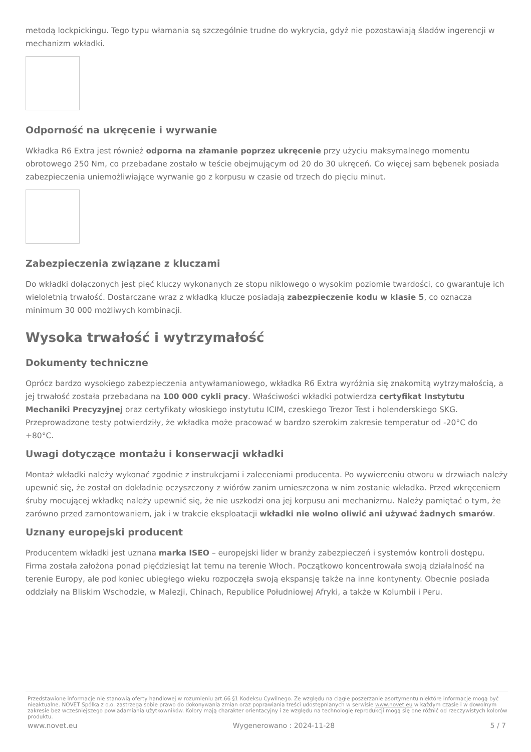metodą lockpickingu. Tego typu włamania są szczególnie trudne do wykrycia, gdyż nie pozostawiają śladów ingerencji w mechanizm wkładki.
Odporność na ukręcenie i wyrwanie
Wkładka R6 Extra jest również odporna na złamanie poprzez ukręcenie przy użyciu maksymalnego momentu obrotowego 250 Nm, co przebadane zostało w teście obejmującym od 20 do 30 ukręceń. Co więcej sam bębenek posiada zabezpieczenia uniemożliwiające wyrwanie go z korpusu w czasie od trzech do pięciu minut.
Zabezpieczenia związane z kluczami
Do wkładki dołączonych jest pięć kluczy wykonanych ze stopu niklowego o wysokim poziomie twardości, co gwarantuje ich wieloletnią trwałość. Dostarczane wraz z wkładką klucze posiadają zabezpieczenie kodu w klasie 5, co oznacza minimum 30 000 możliwych kombinacji.
Wysoka trwałość i wytrzymałość
Dokumenty techniczne
Oprócz bardzo wysokiego zabezpieczenia antywłamaniowego, wkładka R6 Extra wyróżnia się znakomitą wytrzymałością, a jej trwałość została przebadana na 100 000 cykli pracy. Właściwości wkładki potwierdza certyfikat Instytutu Mechaniki Precyzyjnej oraz certyfikaty włoskiego instytutu ICIM, czeskiego Trezor Test i holenderskiego SKG. Przeprowadzone testy potwierdziły, że wkładka może pracować w bardzo szerokim zakresie temperatur od -20°C do +80°C.
Uwagi dotyczące montażu i konserwacji wkładki
Montaż wkładki należy wykonać zgodnie z instrukcjami i zaleceniami producenta. Po wywierceniu otworu w drzwiach należy upewnić się, że został on dokładnie oczyszczony z wiórów zanim umieszczona w nim zostanie wkładka. Przed wkręceniem śruby mocującej wkładkę należy upewnić się, że nie uszkodzi ona jej korpusu ani mechanizmu. Należy pamiętać o tym, że zarówno przed zamontowaniem, jak i w trakcie eksploatacji wkładki nie wolno oliwić ani używać żadnych smarów.
Uznany europejski producent
Producentem wkładki jest uznana marka ISEO – europejski lider w branży zabezpieczeń i systemów kontroli dostępu. Firma została założona ponad pięćdziesiąt lat temu na terenie Włoch. Początkowo koncentrowała swoją działalność na terenie Europy, ale pod koniec ubiegłego wieku rozpoczęła swoją ekspansję także na inne kontynenty. Obecnie posiada oddziały na Bliskim Wschodzie, w Malezji, Chinach, Republice Południowej Afryki, a także w Kolumbii i Peru.
Przedstawione informacje nie stanowią oferty handlowej w rozumieniu art.66 §1 Kodeksu Cywilnego. Ze względu na ciągłe poszerzanie asortymentu niektóre informacje mogą być nieaktualne. NOVET Spółka z o.o. zastrzega sobie prawo do dokonywania zmian oraz poprawiania treści udostępnianych w serwisie www.novet.eu w każdym czasie i w dowolnym zakresie bez wcześniejszego powiadamiania użytkowników. Kolory mają charakter orientacyjny i ze względu na technologię reprodukcji mogą się one różnić od rzeczywistych kolorów produktu.
www.novet.eu Wygenerowano : 2024-11-28 5 / 7